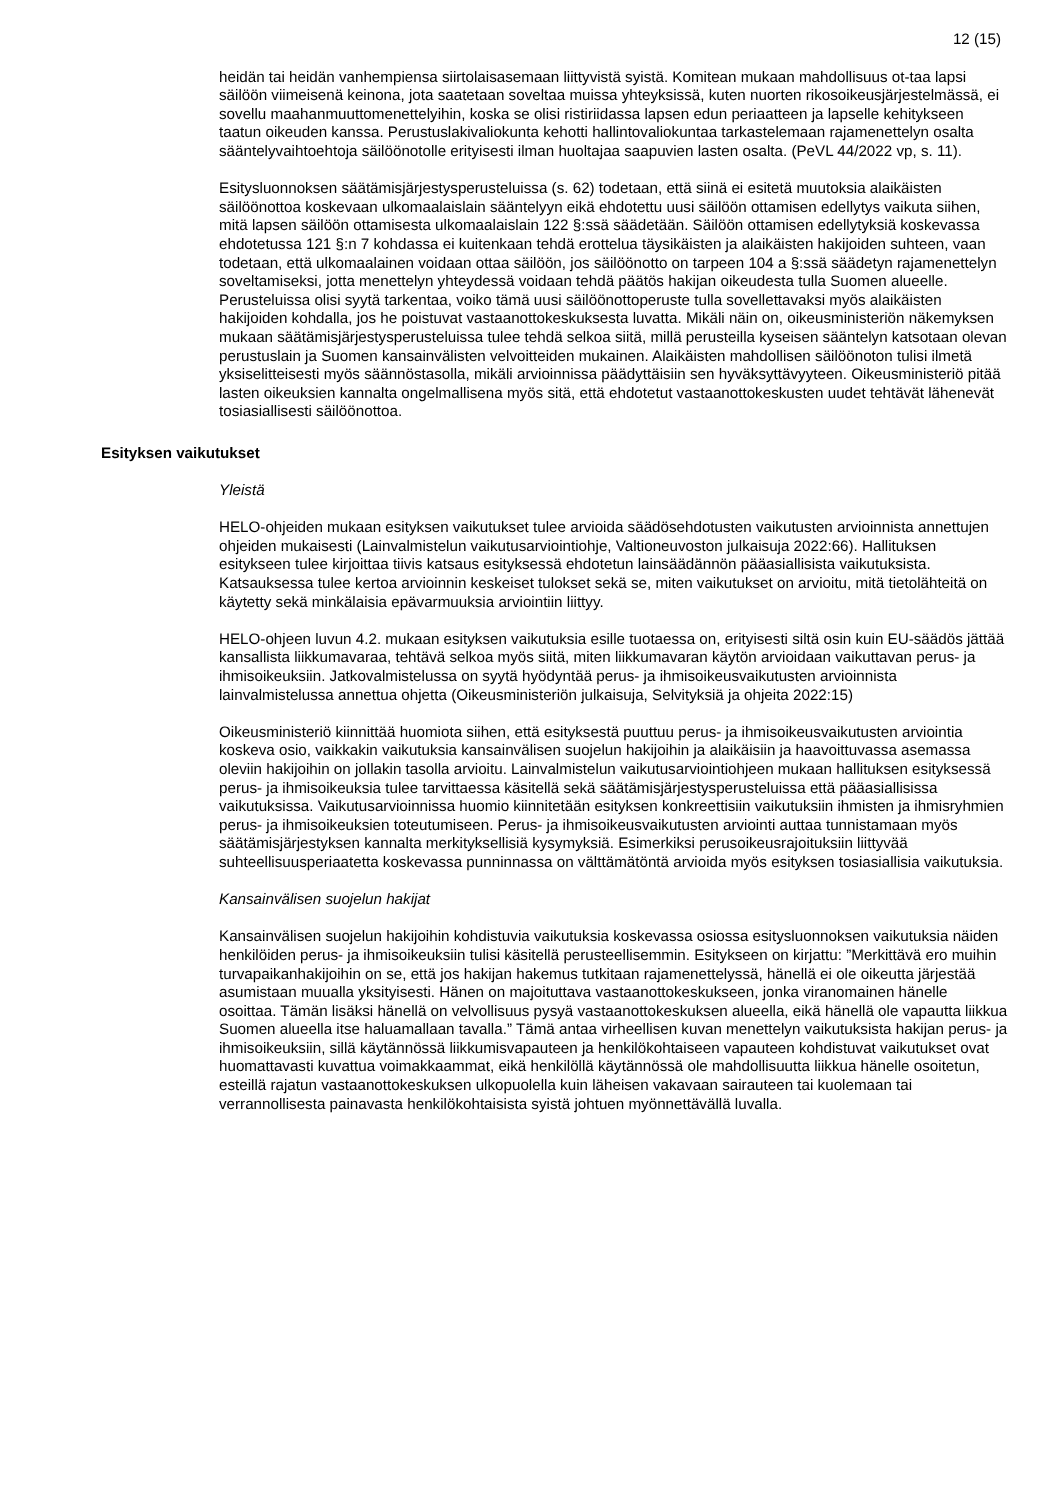12 (15)
heidän tai heidän vanhempiensa siirtolaisasemaan liittyvistä syistä. Komitean mukaan mahdollisuus ot-taa lapsi säilöön viimeisenä keinona, jota saatetaan soveltaa muissa yhteyksissä, kuten nuorten rikosoikeusjärjestelmässä, ei sovellu maahanmuuttomenettelyihin, koska se olisi ristiriidassa lapsen edun periaatteen ja lapselle kehitykseen taatun oikeuden kanssa. Perustuslakivaliokunta kehotti hallintovaliokuntaa tarkastelemaan rajamenettelyn osalta sääntelyvaihtoehtoja säilöönotolle erityisesti ilman huoltajaa saapuvien lasten osalta. (PeVL 44/2022 vp, s. 11).
Esitysluonnoksen säätämisjärjestysperusteluissa (s. 62) todetaan, että siinä ei esitetä muutoksia alaikäisten säilöönottoa koskevaan ulkomaalaislain sääntelyyn eikä ehdotettu uusi säilöön ottamisen edellytys vaikuta siihen, mitä lapsen säilöön ottamisesta ulkomaalaislain 122 §:ssä säädetään. Säilöön ottamisen edellytyksiä koskevassa ehdotetussa 121 §:n 7 kohdassa ei kuitenkaan tehdä erottelua täysikäisten ja alaikäisten hakijoiden suhteen, vaan todetaan, että ulkomaalainen voidaan ottaa säilöön, jos säilöönotto on tarpeen 104 a §:ssä säädetyn rajamenettelyn soveltamiseksi, jotta menettelyn yhteydessä voidaan tehdä päätös hakijan oikeudesta tulla Suomen alueelle. Perusteluissa olisi syytä tarkentaa, voiko tämä uusi säilöönottoperuste tulla sovellettavaksi myös alaikäisten hakijoiden kohdalla, jos he poistuvat vastaanottokeskuksesta luvatta. Mikäli näin on, oikeusministeriön näkemyksen mukaan säätämisjärjestysperusteluissa tulee tehdä selkoa siitä, millä perusteilla kyseisen sääntelyn katsotaan olevan perustuslain ja Suomen kansainvälisten velvoitteiden mukainen. Alaikäisten mahdollisen säilöönoton tulisi ilmetä yksiselitteisesti myös säännöstasolla, mikäli arvioinnissa päädyttäisiin sen hyväksyttävyyteen. Oikeusministeriö pitää lasten oikeuksien kannalta ongelmallisena myös sitä, että ehdotetut vastaanottokeskusten uudet tehtävät lähenevät tosiasiallisesti säilöönottoa.
Esityksen vaikutukset
Yleistä
HELO-ohjeiden mukaan esityksen vaikutukset tulee arvioida säädösehdotusten vaikutusten arvioinnista annettujen ohjeiden mukaisesti (Lainvalmistelun vaikutusarviointiohje, Valtioneuvoston julkaisuja 2022:66). Hallituksen esitykseen tulee kirjoittaa tiivis katsaus esityksessä ehdotetun lainsäädännön pääasiallisista vaikutuksista. Katsauksessa tulee kertoa arvioinnin keskeiset tulokset sekä se, miten vaikutukset on arvioitu, mitä tietolähteitä on käytetty sekä minkälaisia epävarmuuksia arviointiin liittyy.
HELO-ohjeen luvun 4.2. mukaan esityksen vaikutuksia esille tuotaessa on, erityisesti siltä osin kuin EU-säädös jättää kansallista liikkumavaraa, tehtävä selkoa myös siitä, miten liikkumavaran käytön arvioidaan vaikuttavan perus- ja ihmisoikeuksiin. Jatkovalmistelussa on syytä hyödyntää perus- ja ihmisoikeusvaikutusten arvioinnista lainvalmistelussa annettua ohjetta (Oikeusministeriön julkaisuja, Selvityksiä ja ohjeita 2022:15)
Oikeusministeriö kiinnittää huomiota siihen, että esityksestä puuttuu perus- ja ihmisoikeusvaikutusten arviointia koskeva osio, vaikkakin vaikutuksia kansainvälisen suojelun hakijoihin ja alaikäisiin ja haavoittuvassa asemassa oleviin hakijoihin on jollakin tasolla arvioitu. Lainvalmistelun vaikutusarviointiohjeen mukaan hallituksen esityksessä perus- ja ihmisoikeuksia tulee tarvittaessa käsitellä sekä säätämisjärjestysperusteluissa että pääasiallisissa vaikutuksissa. Vaikutusarvioinnissa huomio kiinnitetään esityksen konkreettisiin vaikutuksiin ihmisten ja ihmisryhmien perus- ja ihmisoikeuksien toteutumiseen. Perus- ja ihmisoikeusvaikutusten arviointi auttaa tunnistamaan myös säätämisjärjestyksen kannalta merkityksellisiä kysymyksiä. Esimerkiksi perusoikeusrajoituksiin liittyvää suhteellisuusperiaatetta koskevassa punninnassa on välttämätöntä arvioida myös esityksen tosiasiallisia vaikutuksia.
Kansainvälisen suojelun hakijat
Kansainvälisen suojelun hakijoihin kohdistuvia vaikutuksia koskevassa osiossa esitysluonnoksen vaikutuksia näiden henkilöiden perus- ja ihmisoikeuksiin tulisi käsitellä perusteellisemmin. Esitykseen on kirjattu: ”Merkittävä ero muihin turvapaikanhakijoihin on se, että jos hakijan hakemus tutkitaan rajamenettelyssä, hänellä ei ole oikeutta järjestää asumistaan muualla yksityisesti. Hänen on majoituttava vastaanottokeskukseen, jonka viranomainen hänelle osoittaa. Tämän lisäksi hänellä on velvollisuus pysyä vastaanottokeskuksen alueella, eikä hänellä ole vapautta liikkua Suomen alueella itse haluamallaan tavalla.” Tämä antaa virheellisen kuvan menettelyn vaikutuksista hakijan perus- ja ihmisoikeuksiin, sillä käytännössä liikkumisvapauteen ja henkilökohtaiseen vapauteen kohdistuvat vaikutukset ovat huomattavasti kuvattua voimakkaammat, eikä henkilöllä käytännössä ole mahdollisuutta liikkua hänelle osoitetun, esteillä rajatun vastaanottokeskuksen ulkopuolella kuin läheisen vakavaan sairauteen tai kuolemaan tai verrannollisesta painavasta henkilökohtaisista syistä johtuen myönnettävällä luvalla.